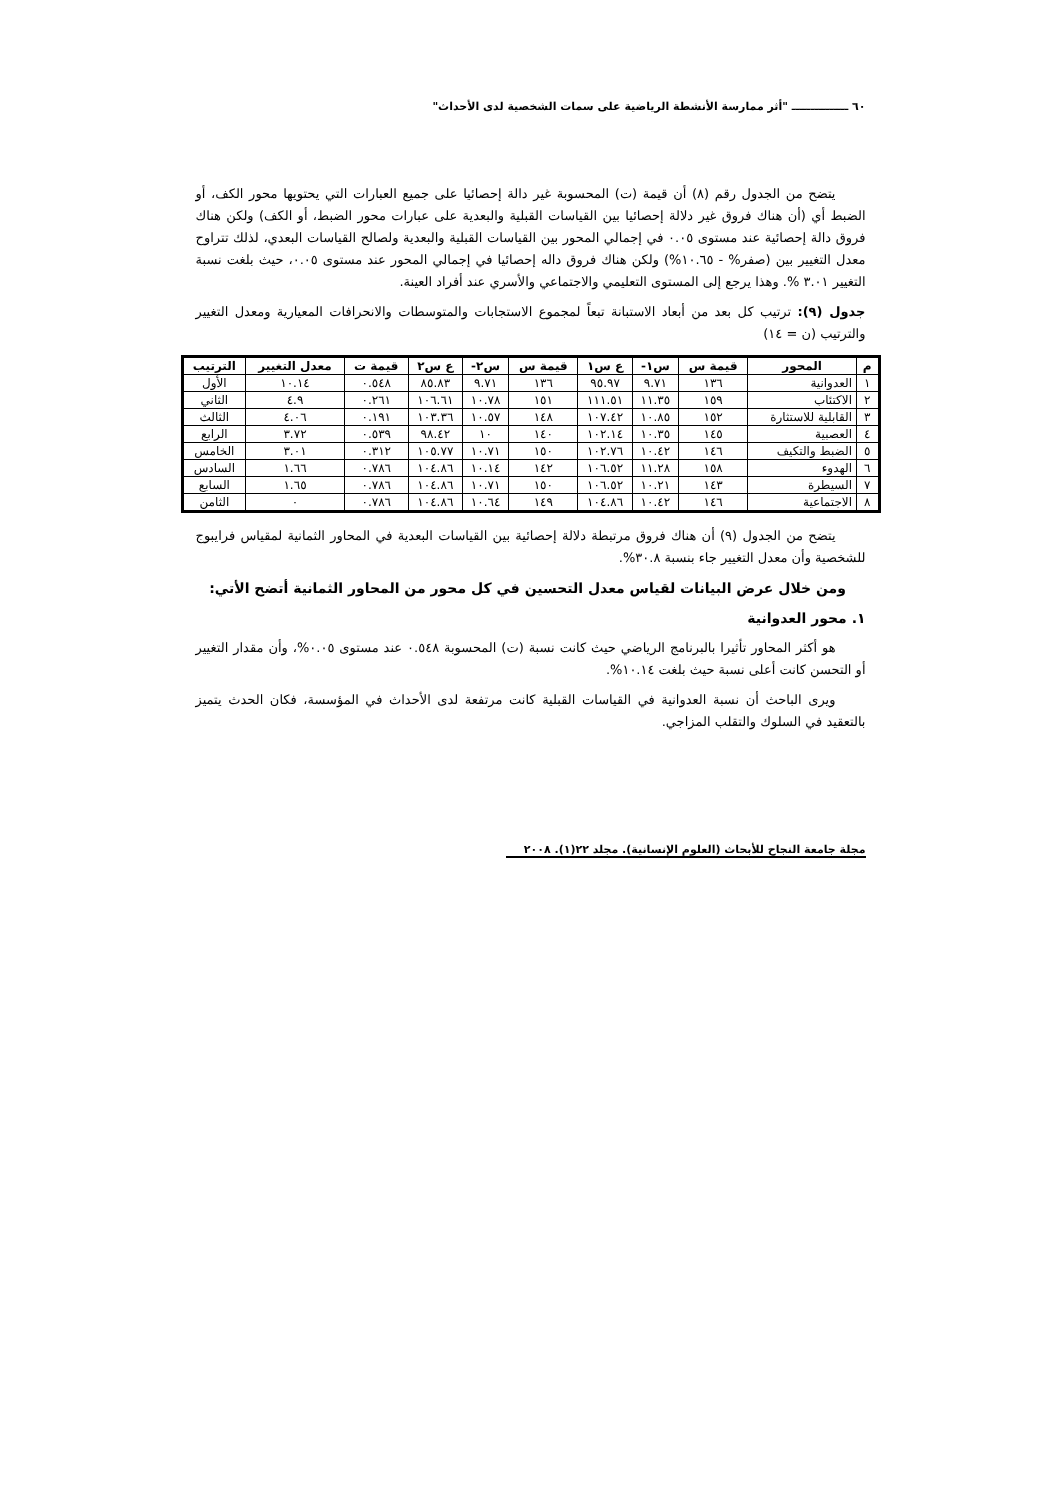٦٠ ـــــــــــــــ "أثر ممارسة الأنشطة الرياضية على سمات الشخصية لدى الأحداث"
يتضح من الجدول رقم (٨) أن قيمة (ت) المحسوبة غير دالة إحصائيا على جميع العبارات التي يحتويها محور الكف، أو الضبط أي (أن هناك فروق غير دلالة إحصائيا بين القياسات القبلية والبعدية على عبارات محور الضبط، أو الكف) ولكن هناك فروق دالة إحصائية عند مستوى ٠.٠٥ في إجمالي المحور بين القياسات القبلية والبعدية ولصالح القياسات البعدي، لذلك تتراوح معدل التغيير بين (صفر% - ١٠.٦٥%) ولكن هناك فروق داله إحصائيا في إجمالي المحور عند مستوى ٠.٠٥، حيث بلغت نسبة التغيير ٣.٠١ %. وهذا يرجع إلى المستوى التعليمي والاجتماعي والأسري عند أفراد العينة.
جدول (٩): ترتيب كل بعد من أبعاد الاستبانة تبعاً لمجموع الاستجابات والمتوسطات والانحرافات المعيارية ومعدل التغيير والترتيب (ن = ١٤)
| م | المحور | قيمة س | س١- | ع س١ | قيمة س | س٢- | ع س٢ | قيمة ت | معدل التغيير | الترتيب |
| --- | --- | --- | --- | --- | --- | --- | --- | --- | --- | --- |
| ١ | العدوانية | ١٣٦ | ٩.٧١ | ٩٥.٩٧ | ١٣٦ | ٩.٧١ | ٨٥.٨٣ | ٠.٥٤٨ | ١٠.١٤ | الأول |
| ٢ | الاكتئاب | ١٥٩ | ١١.٣٥ | ١١١.٥١ | ١٥١ | ١٠.٧٨ | ١٠٦.٦١ | ٠.٢٦١ | ٤.٩ | الثاني |
| ٣ | القابلية للاستثارة | ١٥٢ | ١٠.٨٥ | ١٠٧.٤٢ | ١٤٨ | ١٠.٥٧ | ١٠٣.٣٦ | ٠.١٩١ | ٤.٠٦ | الثالث |
| ٤ | العصبية | ١٤٥ | ١٠.٣٥ | ١٠٢.١٤ | ١٤٠ | ١٠ | ٩٨.٤٢ | ٠.٥٣٩ | ٣.٧٢ | الرابع |
| ٥ | الضبط والتكيف | ١٤٦ | ١٠.٤٢ | ١٠٢.٧٦ | ١٥٠ | ١٠.٧١ | ١٠٥.٧٧ | ٠.٣١٢ | ٣.٠١ | الخامس |
| ٦ | الهدوء | ١٥٨ | ١١.٢٨ | ١٠٦.٥٢ | ١٤٢ | ١٠.١٤ | ١٠٤.٨٦ | ٠.٧٨٦ | ١.٦٦ | السادس |
| ٧ | السيطرة | ١٤٣ | ١٠.٢١ | ١٠٦.٥٢ | ١٥٠ | ١٠.٧١ | ١٠٤.٨٦ | ٠.٧٨٦ | ١.٦٥ | السابع |
| ٨ | الاجتماعية | ١٤٦ | ١٠.٤٢ | ١٠٤.٨٦ | ١٤٩ | ١٠.٦٤ | ١٠٤.٨٦ | ٠.٧٨٦ | ٠ | الثامن |
يتضح من الجدول (٩) أن هناك فروق مرتبطة دلالة إحصائية بين القياسات البعدية في المحاور الثمانية لمقياس فرايبوج للشخصية وأن معدل التغيير جاء بنسبة ٣٠.٨%.
ومن خلال عرض البيانات لقياس معدل التحسين في كل محور من المحاور الثمانية أتضح الأتي:
١. محور العدوانية
هو أكثر المحاور تأثيرا بالبرنامج الرياضي حيث كانت نسبة (ت) المحسوبة ٠.٥٤٨ عند مستوى ٠.٠٥%، وأن مقدار التغيير أو التحسن كانت أعلى نسبة حيث بلغت ١٠.١٤%.
ويرى الباحث أن نسبة العدوانية في القياسات القبلية كانت مرتفعة لدى الأحداث في المؤسسة، فكان الحدث يتميز بالتعقيد في السلوك والتقلب المزاجي.
مجلة جامعة النجاح للأبحاث (العلوم الإنسانية). مجلد ٢٢(١). ٢٠٠٨